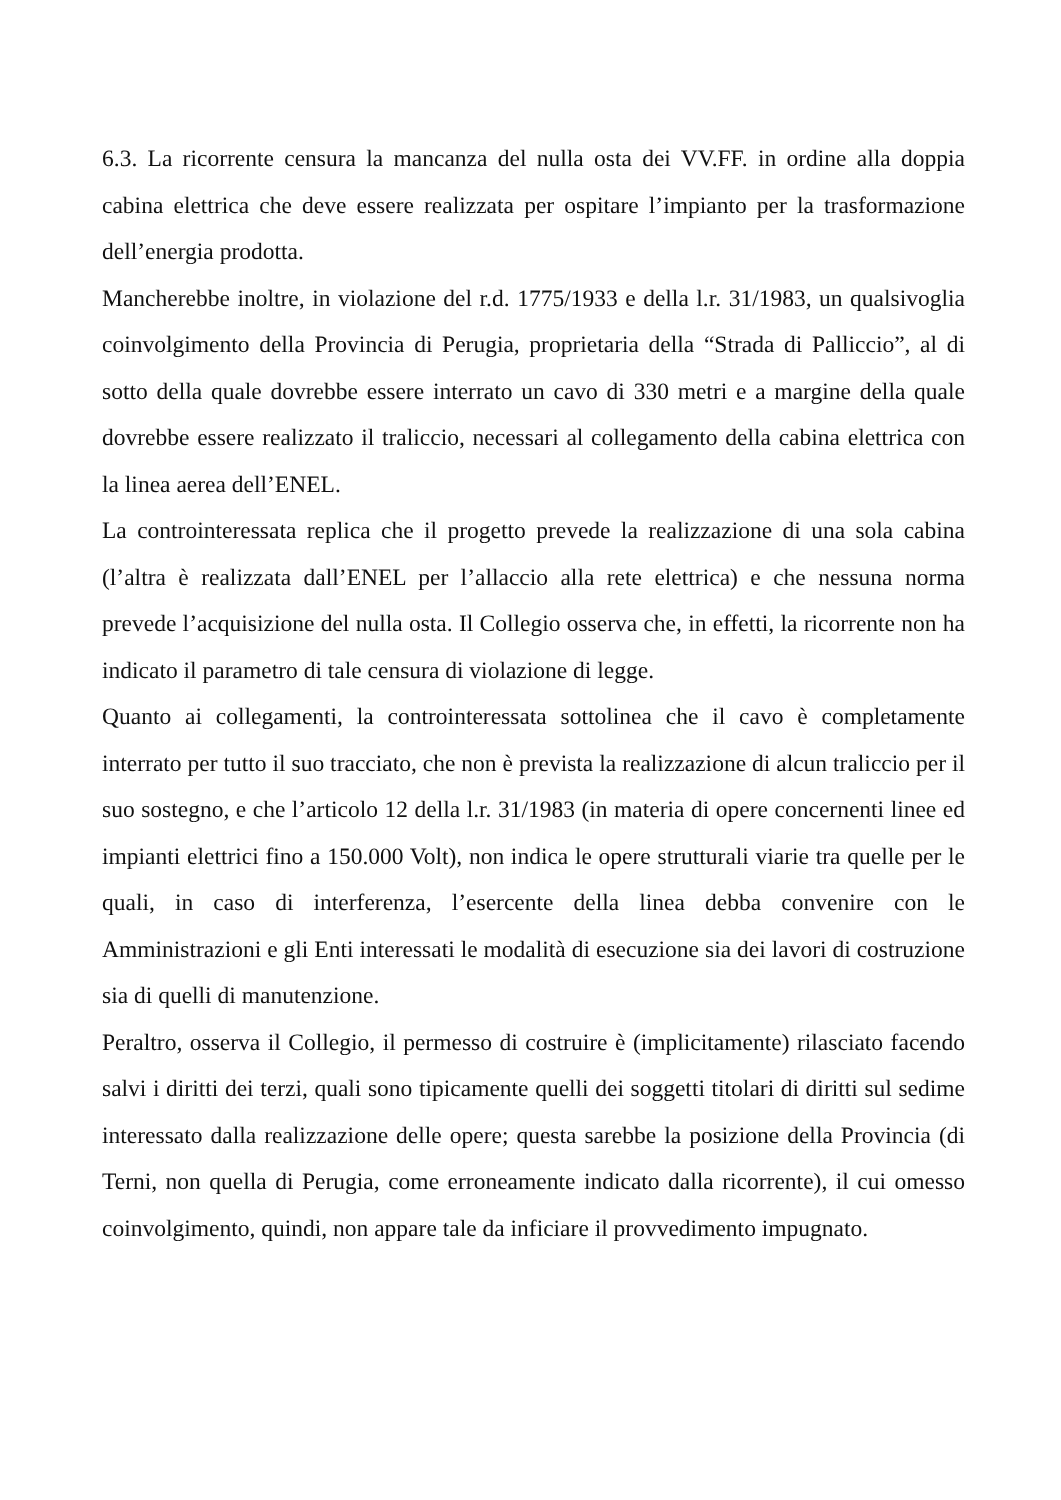6.3. La ricorrente censura la mancanza del nulla osta dei VV.FF. in ordine alla doppia cabina elettrica che deve essere realizzata per ospitare l’impianto per la trasformazione dell’energia prodotta.
Mancherebbe inoltre, in violazione del r.d. 1775/1933 e della l.r. 31/1983, un qualsivoglia coinvolgimento della Provincia di Perugia, proprietaria della “Strada di Palliccio”, al di sotto della quale dovrebbe essere interrato un cavo di 330 metri e a margine della quale dovrebbe essere realizzato il traliccio, necessari al collegamento della cabina elettrica con la linea aerea dell’ENEL.
La controinteressata replica che il progetto prevede la realizzazione di una sola cabina (l’altra è realizzata dall’ENEL per l’allaccio alla rete elettrica) e che nessuna norma prevede l’acquisizione del nulla osta. Il Collegio osserva che, in effetti, la ricorrente non ha indicato il parametro di tale censura di violazione di legge.
Quanto ai collegamenti, la controinteressata sottolinea che il cavo è completamente interrato per tutto il suo tracciato, che non è prevista la realizzazione di alcun traliccio per il suo sostegno, e che l’articolo 12 della l.r. 31/1983 (in materia di opere concernenti linee ed impianti elettrici fino a 150.000 Volt), non indica le opere strutturali viarie tra quelle per le quali, in caso di interferenza, l’esercente della linea debba convenire con le Amministrazioni e gli Enti interessati le modalità di esecuzione sia dei lavori di costruzione sia di quelli di manutenzione.
Peraltro, osserva il Collegio, il permesso di costruire è (implicitamente) rilasciato facendo salvi i diritti dei terzi, quali sono tipicamente quelli dei soggetti titolari di diritti sul sedime interessato dalla realizzazione delle opere; questa sarebbe la posizione della Provincia (di Terni, non quella di Perugia, come erroneamente indicato dalla ricorrente), il cui omesso coinvolgimento, quindi, non appare tale da inficiare il provvedimento impugnato.